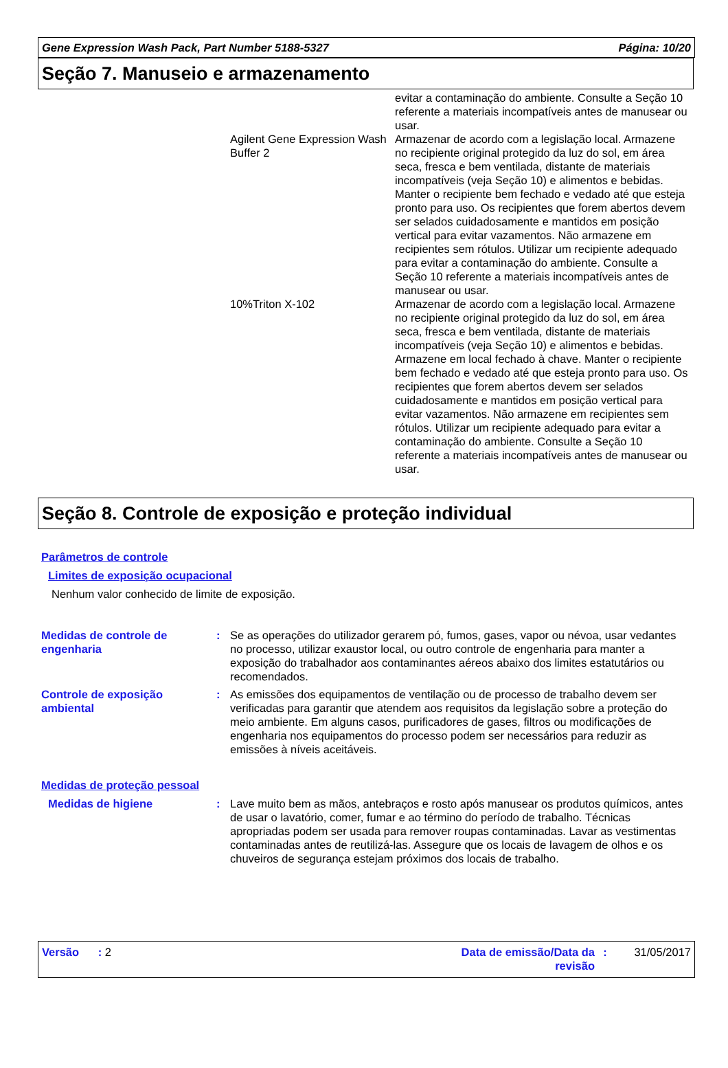Gene Expression Wash Pack, Part Number 5188-5327 Página: 10/20
Seção 7. Manuseio e armazenamento
evitar a contaminação do ambiente. Consulte a Seção 10 referente a materiais incompatíveis antes de manusear ou usar.
Agilent Gene Expression Wash Buffer 2
Armazenar de acordo com a legislação local. Armazene no recipiente original protegido da luz do sol, em área seca, fresca e bem ventilada, distante de materiais incompatíveis (veja Seção 10) e alimentos e bebidas. Manter o recipiente bem fechado e vedado até que esteja pronto para uso. Os recipientes que forem abertos devem ser selados cuidadosamente e mantidos em posição vertical para evitar vazamentos. Não armazene em recipientes sem rótulos. Utilizar um recipiente adequado para evitar a contaminação do ambiente. Consulte a Seção 10 referente a materiais incompatíveis antes de manusear ou usar.
10%Triton X-102 Armazenar de acordo com a legislação local. Armazene no recipiente original protegido da luz do sol, em área seca, fresca e bem ventilada, distante de materiais incompatíveis (veja Seção 10) e alimentos e bebidas. Armazene em local fechado à chave. Manter o recipiente bem fechado e vedado até que esteja pronto para uso. Os recipientes que forem abertos devem ser selados cuidadosamente e mantidos em posição vertical para evitar vazamentos. Não armazene em recipientes sem rótulos. Utilizar um recipiente adequado para evitar a contaminação do ambiente. Consulte a Seção 10 referente a materiais incompatíveis antes de manusear ou usar.
Seção 8. Controle de exposição e proteção individual
Parâmetros de controle
Limites de exposição ocupacional
Nenhum valor conhecido de limite de exposição.
Medidas de controle de engenharia
: Se as operações do utilizador gerarem pó, fumos, gases, vapor ou névoa, usar vedantes no processo, utilizar exaustor local, ou outro controle de engenharia para manter a exposição do trabalhador aos contaminantes aéreos abaixo dos limites estatutários ou recomendados.
Controle de exposição ambiental
: As emissões dos equipamentos de ventilação ou de processo de trabalho devem ser verificadas para garantir que atendem aos requisitos da legislação sobre a proteção do meio ambiente. Em alguns casos, purificadores de gases, filtros ou modificações de engenharia nos equipamentos do processo podem ser necessários para reduzir as emissões à níveis aceitáveis.
Medidas de proteção pessoal
Medidas de higiene : Lave muito bem as mãos, antebraços e rosto após manusear os produtos químicos, antes de usar o lavatório, comer, fumar e ao término do período de trabalho. Técnicas apropriadas podem ser usada para remover roupas contaminadas. Lavar as vestimentas contaminadas antes de reutilizá-las. Assegure que os locais de lavagem de olhos e os chuveiros de segurança estejam próximos dos locais de trabalho.
Versão : 2 Data de emissão/Data da revisão
: 31/05/2017